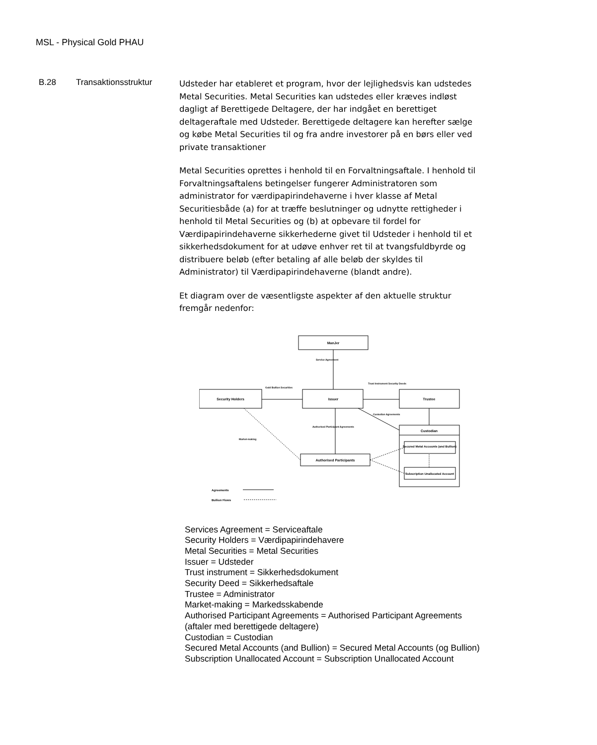MSL - Physical Gold PHAU
B.28 Transaktionsstruktur
Udsteder har etableret et program, hvor der lejlighedsvis kan udstedes Metal Securities. Metal Securities kan udstedes eller kræves indløst dagligt af Berettigede Deltagere, der har indgået en berettiget deltageraftale med Udsteder. Berettigede deltagere kan herefter sælge og købe Metal Securities til og fra andre investorer på en børs eller ved private transaktioner
Metal Securities oprettes i henhold til en Forvaltningsaftale. I henhold til Forvaltningsaftalens betingelser fungerer Administratoren som administrator for værdipapirindehaverne i hver klasse af Metal Securitiesbåde (a) for at træffe beslutninger og udnytte rettigheder i henhold til Metal Securities og (b) at opbevare til fordel for Værdipapirindehaverne sikkerhederne givet til Udsteder i henhold til et sikkerhedsdokument for at udøve enhver ret til at tvangsfuldbyrde og distribuere beløb (efter betaling af alle beløb der skyldes til Administrator) til Værdipapirindehaverne (blandt andre).
Et diagram over de væsentligste aspekter af den aktuelle struktur fremgår nedenfor:
ManJer
Security Holders
Issuer
Trustee
Custodian
Secured Metal Accounts (and Bullion)
Subscription Unallocated Account
Authorised Participants
Service Agreement
Gold Bullion Securities
Trust Instrument Security Deeds
Custodian Agreements
Authorised Participant Agreements
Market-making
Agreements
Bullion Flows
Services Agreement = Serviceaftale
Security Holders = Værdipapirindehavere
Metal Securities = Metal Securities
Issuer = Udsteder
Trust instrument = Sikkerhedsdokument
Security Deed = Sikkerhedsaftale
Trustee = Administrator
Market-making = Markedsskabende
Authorised Participant Agreements = Authorised Participant Agreements (aftaler med berettigede deltagere)
Custodian = Custodian
Secured Metal Accounts (and Bullion) = Secured Metal Accounts (og Bullion)
Subscription Unallocated Account = Subscription Unallocated Account